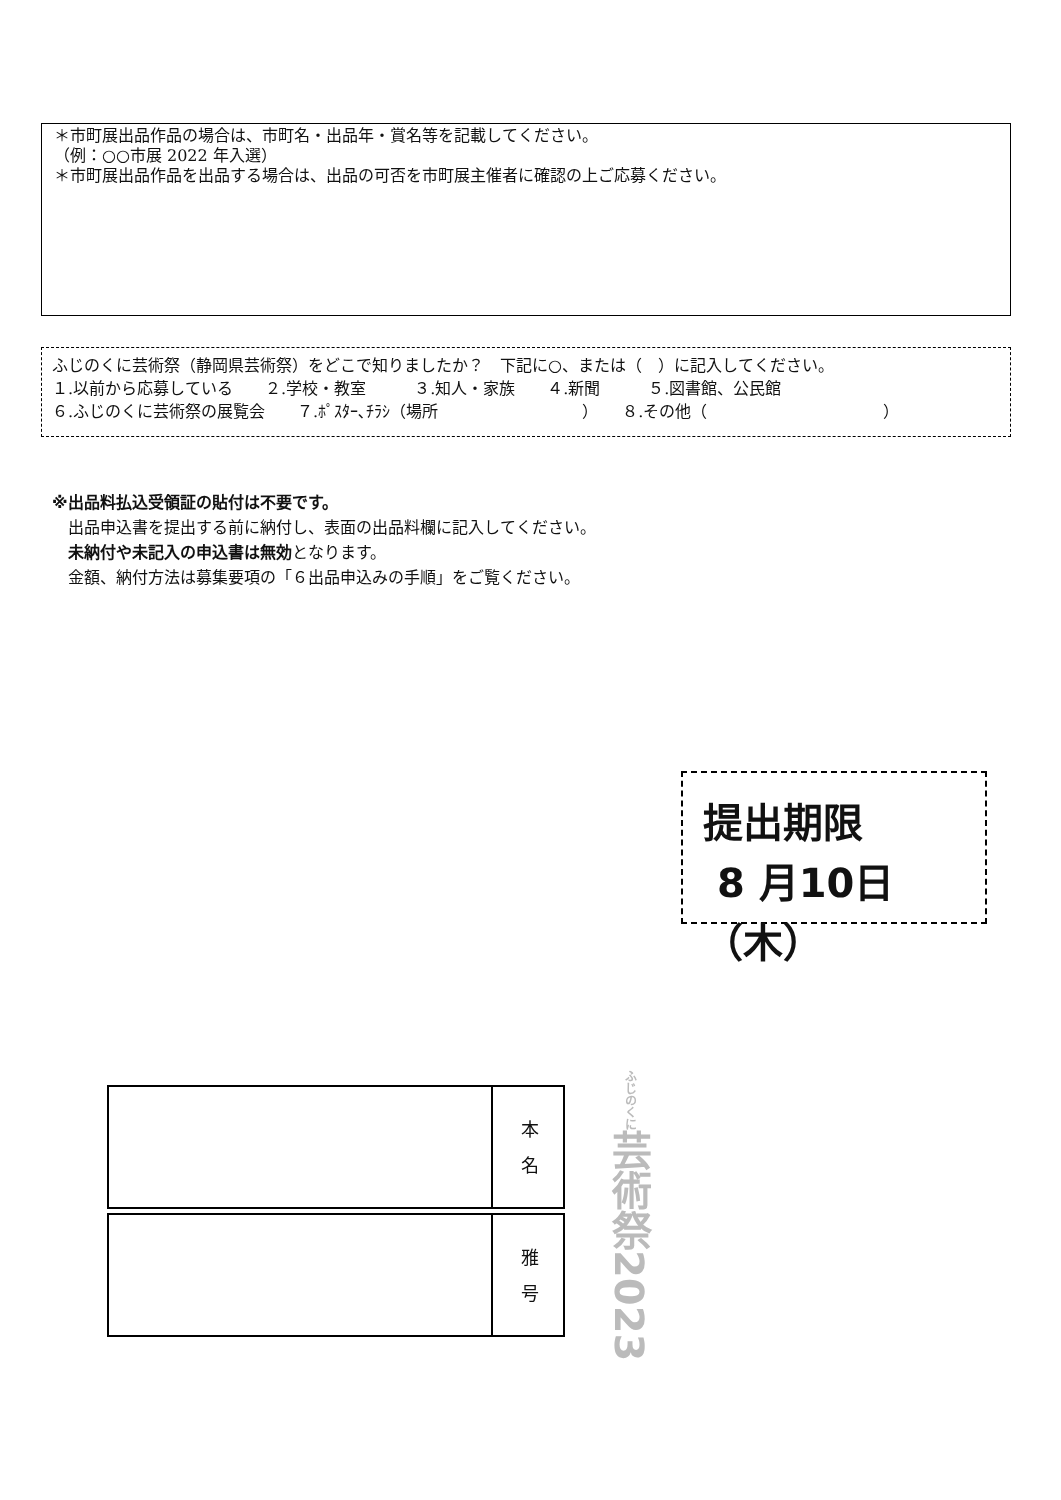＊市町展出品作品の場合は、市町名・出品年・賞名等を記載してください。
（例：○○市展 2022 年入選）
＊市町展出品作品を出品する場合は、出品の可否を市町展主催者に確認の上ご応募ください。
ふじのくに芸術祭（静岡県芸術祭）をどこで知りましたか？　下記に○、または（　）に記入してください。
１.以前から応募している　　２.学校・教室　　　３.知人・家族　　４.新聞　　　５.図書館、公民館
６.ふじのくに芸術祭の展覧会　　７.ﾎﾟｽﾀｰ､ﾁﾗｼ（場所　　　　　　　　　）　　８.その他（　　　　　　　　　　　）
※出品料払込受領証の貼付は不要です。
　出品申込書を提出する前に納付し、表面の出品料欄に記入してください。
　未納付や未記入の申込書は無効となります。
　金額、納付方法は募集要項の「６出品申込みの手順」をご覧ください。
提出期限
8 月10日（木）
| | 本 名 |
| | 雅 号 |
ふじのくに芸術祭2023